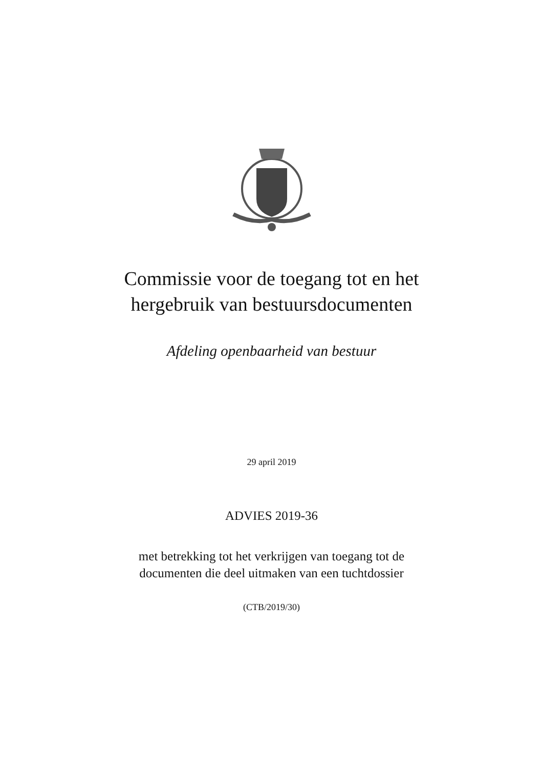Commissie voor de toegang tot en het
hergebruik van bestuursdocumenten
Afdeling openbaarheid van bestuur
29 april 2019
ADVIES 2019-36
met betrekking tot het verkrijgen van toegang tot de
documenten die deel uitmaken van een tuchtdossier
(CTB/2019/30)